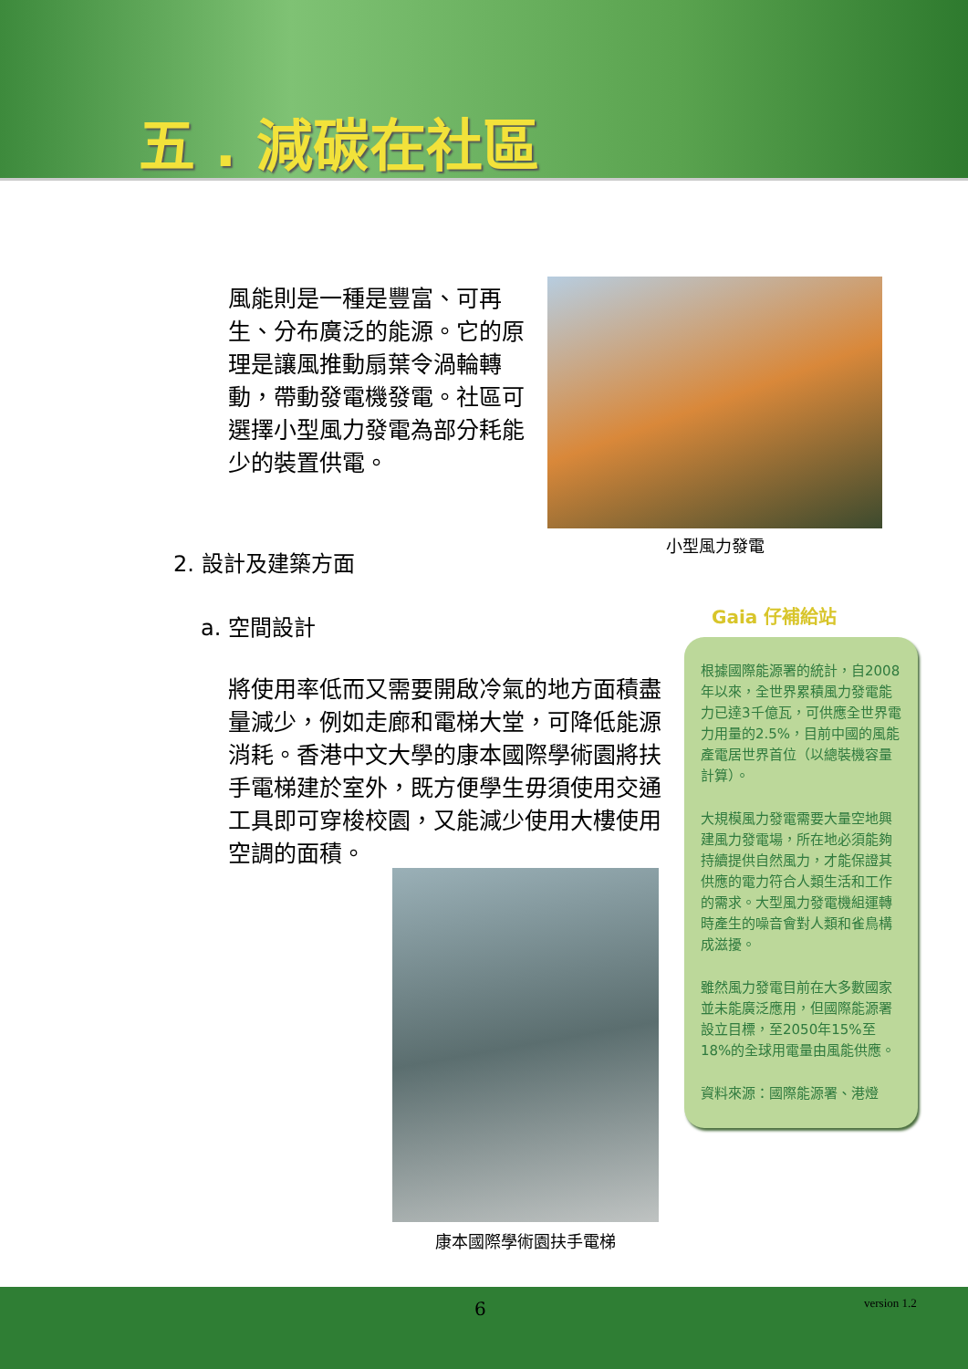五 . 減碳在社區
風能則是一種是豐富、可再生、分布廣泛的能源。它的原理是讓風推動扇葉令渦輪轉動，帶動發電機發電。社區可選擇小型風力發電為部分耗能少的裝置供電。
小型風力發電
2. 設計及建築方面
a. 空間設計
將使用率低而又需要開啟冷氣的地方面積盡量減少，例如走廊和電梯大堂，可降低能源消耗。香港中文大學的康本國際學術園將扶手電梯建於室外，既方便學生毋須使用交通工具即可穿梭校園，又能減少使用大樓使用空調的面積。
康本國際學術園扶手電梯
Gaia 仔補給站
根據國際能源署的統計，自2008年以來，全世界累積風力發電能力已達3千億瓦，可供應全世界電力用量的2.5%，目前中國的風能產電居世界首位（以總裝機容量計算）。
大規模風力發電需要大量空地興建風力發電場，所在地必須能夠持續提供自然風力，才能保證其供應的電力符合人類生活和工作的需求。大型風力發電機組運轉時產生的噪音會對人類和雀鳥構成滋擾。
雖然風力發電目前在大多數國家並未能廣泛應用，但國際能源署設立目標，至2050年15%至18%的全球用電量由風能供應。
資料來源：國際能源署、港燈
6 version 1.2